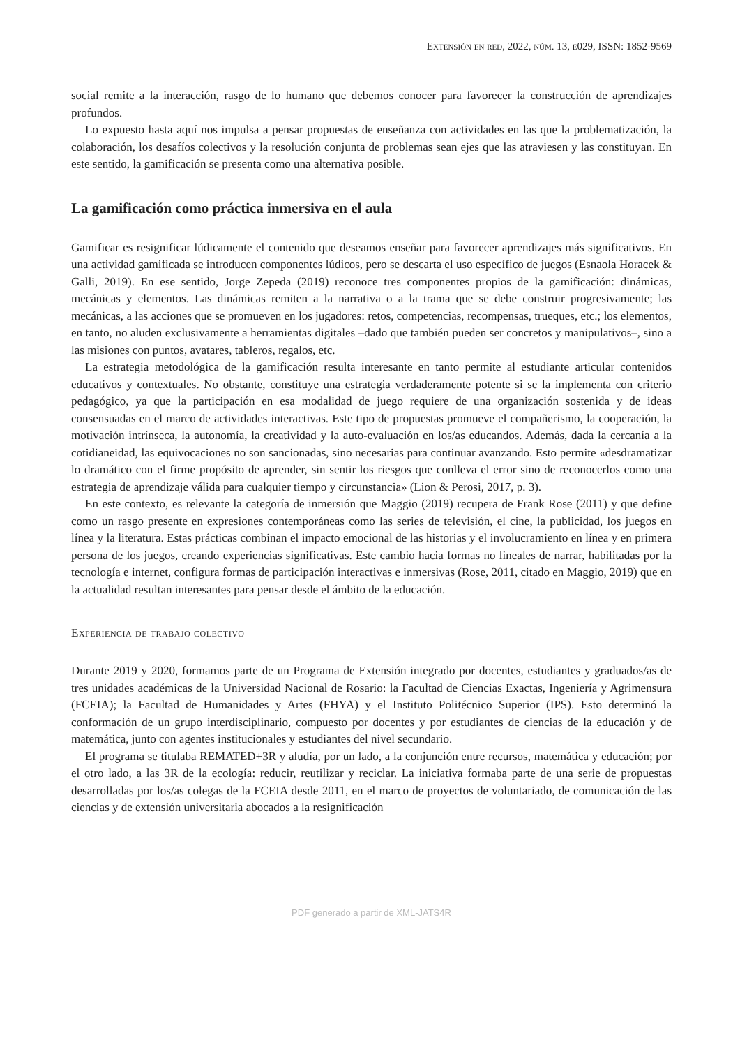Extensión en red, 2022, núm. 13, e029, ISSN: 1852-9569
social remite a la interacción, rasgo de lo humano que debemos conocer para favorecer la construcción de aprendizajes profundos.
Lo expuesto hasta aquí nos impulsa a pensar propuestas de enseñanza con actividades en las que la problematización, la colaboración, los desafíos colectivos y la resolución conjunta de problemas sean ejes que las atraviesen y las constituyan. En este sentido, la gamificación se presenta como una alternativa posible.
La gamificación como práctica inmersiva en el aula
Gamificar es resignificar lúdicamente el contenido que deseamos enseñar para favorecer aprendizajes más significativos. En una actividad gamificada se introducen componentes lúdicos, pero se descarta el uso específico de juegos (Esnaola Horacek & Galli, 2019). En ese sentido, Jorge Zepeda (2019) reconoce tres componentes propios de la gamificación: dinámicas, mecánicas y elementos. Las dinámicas remiten a la narrativa o a la trama que se debe construir progresivamente; las mecánicas, a las acciones que se promueven en los jugadores: retos, competencias, recompensas, trueques, etc.; los elementos, en tanto, no aluden exclusivamente a herramientas digitales –dado que también pueden ser concretos y manipulativos–, sino a las misiones con puntos, avatares, tableros, regalos, etc.
La estrategia metodológica de la gamificación resulta interesante en tanto permite al estudiante articular contenidos educativos y contextuales. No obstante, constituye una estrategia verdaderamente potente si se la implementa con criterio pedagógico, ya que la participación en esa modalidad de juego requiere de una organización sostenida y de ideas consensuadas en el marco de actividades interactivas. Este tipo de propuestas promueve el compañerismo, la cooperación, la motivación intrínseca, la autonomía, la creatividad y la auto-evaluación en los/as educandos. Además, dada la cercanía a la cotidianeidad, las equivocaciones no son sancionadas, sino necesarias para continuar avanzando. Esto permite «desdramatizar lo dramático con el firme propósito de aprender, sin sentir los riesgos que conlleva el error sino de reconocerlos como una estrategia de aprendizaje válida para cualquier tiempo y circunstancia» (Lion & Perosi, 2017, p. 3).
En este contexto, es relevante la categoría de inmersión que Maggio (2019) recupera de Frank Rose (2011) y que define como un rasgo presente en expresiones contemporáneas como las series de televisión, el cine, la publicidad, los juegos en línea y la literatura. Estas prácticas combinan el impacto emocional de las historias y el involucramiento en línea y en primera persona de los juegos, creando experiencias significativas. Este cambio hacia formas no lineales de narrar, habilitadas por la tecnología e internet, configura formas de participación interactivas e inmersivas (Rose, 2011, citado en Maggio, 2019) que en la actualidad resultan interesantes para pensar desde el ámbito de la educación.
Experiencia de trabajo colectivo
Durante 2019 y 2020, formamos parte de un Programa de Extensión integrado por docentes, estudiantes y graduados/as de tres unidades académicas de la Universidad Nacional de Rosario: la Facultad de Ciencias Exactas, Ingeniería y Agrimensura (FCEIA); la Facultad de Humanidades y Artes (FHYA) y el Instituto Politécnico Superior (IPS). Esto determinó la conformación de un grupo interdisciplinario, compuesto por docentes y por estudiantes de ciencias de la educación y de matemática, junto con agentes institucionales y estudiantes del nivel secundario.
El programa se titulaba REMATED+3R y aludía, por un lado, a la conjunción entre recursos, matemática y educación; por el otro lado, a las 3R de la ecología: reducir, reutilizar y reciclar. La iniciativa formaba parte de una serie de propuestas desarrolladas por los/as colegas de la FCEIA desde 2011, en el marco de proyectos de voluntariado, de comunicación de las ciencias y de extensión universitaria abocados a la resignificación
PDF generado a partir de XML-JATS4R